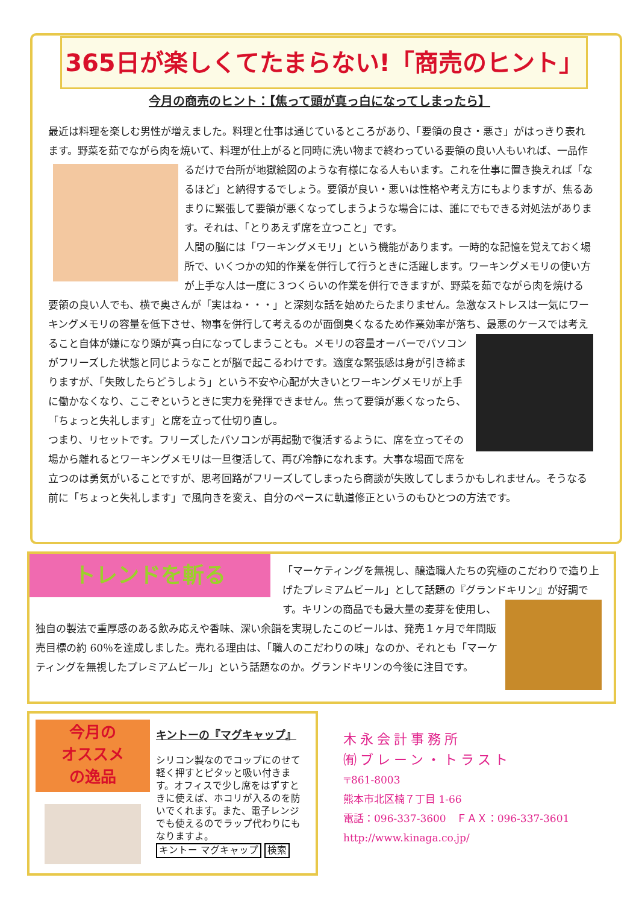365日が楽しくてたまらない!「商売のヒント」
今月の商売のヒント：【焦って頭が真っ白になってしまったら】
最近は料理を楽しむ男性が増えました。料理と仕事は通じているところがあり、「要領の良さ・悪さ」がはっきり表れます。野菜を茹でながら肉を焼いて、料理が仕上がると同時に洗い物まで終わっている要領の良い 人もいれば、一品作るだけで台所が地獄絵図のような有様になる人もいます。これを仕事に置き換えれば「なるほど」と納得するでしょう。要領が良い・悪いは性格や考え方にもよりますが、焦るあまりに緊張して要領が悪くなってしまうような場合には、誰にでもできる対処法があります。それは、「とりあえず席を立つこと」です。
人間の脳には「ワーキングメモリ」という機能があります。一時的な記憶を覚えておく場所で、いくつかの知的作業を併行して行うときに活躍します。ワーキングメモリの使い方が上手な人は一度に３つくらいの作業を併行できますが、野菜を茹でながら肉を焼ける要領の良い人でも、横で奥さんが「実はね・・・」と深刻な話を始めたらたまりません。急激なストレスは一気にワーキングメモリの容量を低下させ、物事を併行して考えるのが面倒臭くなるため作業効率が落ち、最悪のケースでは考えること 自体が嫌になり頭が真っ白になってしまうことも。メモリの容量オーバーでパソコンがフリーズした状態と同じようなことが脳で起こるわけです。適度な緊張感は身が引き締まりますが、「失敗したらどうしよう」という不安や心配が大きいとワーキングメモリが上手に働かなくなり、ここぞというときに実力を発揮できません。焦って要領が悪くなったら、「ちょっと失礼します」と席を立って仕切り直し。
つまり、リセットです。フリーズしたパソコンが再起動で復活するように、席を立ってその場から離れるとワーキングメモリは一旦復活して、再び冷静になれます。大事な場面で席を立つのは勇気がいることですが、思考回路がフリーズしてしまったら商談が失敗してしまうかもしれません。そうなる前に「ちょっと失礼します」で風向きを変え、自分のペースに軌道修正というのもひとつの方法です。
トレンドを斬る
「マーケティングを無視し、醸造職人たちの究極のこだわりで造り上げたプレミアムビール」として話題の『グランドキリン』 が好調です。キリンの商品でも最大量の麦芽を使用し、独自の製法で重厚感のある飲み応えや香味、深い余韻を実現したこのビールは、発売１ヶ月で年間販売目標の約 60％を達成しました。売れる理由は、「職人のこだわりの味」なのか、それとも「マーケティングを無視したプレミアムビール」という話題なのか。グランドキリンの今後に注目です。
今月の
オススメ
の逸品
キントーの『マグキャップ』
シリコン製なのでコップにのせて軽く押すとピタッと吸い付きます。オフィスで少し席をはずすときに使えば、ホコリが入るのを防いでくれます。また、電子レンジでも使えるのでラップ代わりにもなりますよ。
キントー マグキャップ 検索
木永会計事務所
㈲ブレーン・トラスト
〒861-8003
熊本市北区楠７丁目 1-66
電話：096-337-3600　ＦＡＸ：096-337-3601
http://www.kinaga.co.jp/